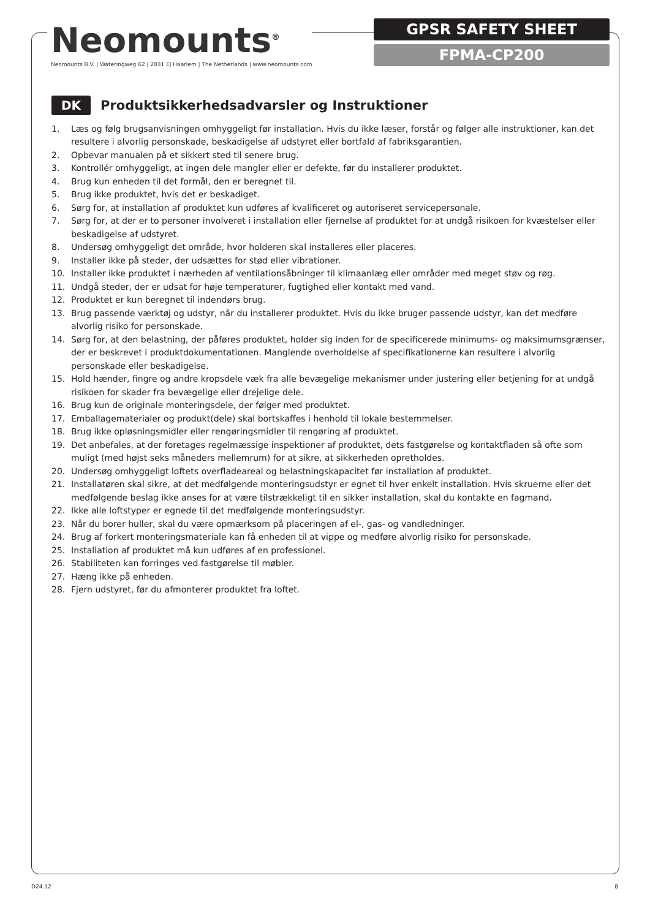Neomounts<sup>®</sup>
Neomounts B.V. | Wateringweg 62 | 2031 EJ Haarlem | The Netherlands | www.neomounts.com
GPSR SAFETY SHEET
FPMA-CP200
DK
Produktsikkerhedsadvarsler og Instruktioner
1. Læs og følg brugsanvisningen omhyggeligt før installation. Hvis du ikke læser, forstår og følger alle instruktioner, kan det resultere i alvorlig personskade, beskadigelse af udstyret eller bortfald af fabriksgarantien.
2. Opbevar manualen på et sikkert sted til senere brug.
3. Kontrollér omhyggeligt, at ingen dele mangler eller er defekte, før du installerer produktet.
4. Brug kun enheden til det formål, den er beregnet til.
5. Brug ikke produktet, hvis det er beskadiget.
6. Sørg for, at installation af produktet kun udføres af kvalificeret og autoriseret servicepersonale.
7. Sørg for, at der er to personer involveret i installation eller fjernelse af produktet for at undgå risikoen for kvæstelser eller beskadigelse af udstyret.
8. Undersøg omhyggeligt det område, hvor holderen skal installeres eller placeres.
9. Installer ikke på steder, der udsættes for stød eller vibrationer.
10. Installer ikke produktet i nærheden af ventilationsåbninger til klimaanlæg eller områder med meget støv og røg.
11. Undgå steder, der er udsat for høje temperaturer, fugtighed eller kontakt med vand.
12. Produktet er kun beregnet til indendørs brug.
13. Brug passende værktøj og udstyr, når du installerer produktet. Hvis du ikke bruger passende udstyr, kan det medføre alvorlig risiko for personskade.
14. Sørg for, at den belastning, der påføres produktet, holder sig inden for de specificerede minimums- og maksimumsgrænser, der er beskrevet i produktdokumentationen. Manglende overholdelse af specifikationerne kan resultere i alvorlig personskade eller beskadigelse.
15. Hold hænder, fingre og andre kropsdele væk fra alle bevægelige mekanismer under justering eller betjening for at undgå risikoen for skader fra bevægelige eller drejelige dele.
16. Brug kun de originale monteringsdele, der følger med produktet.
17. Emballagematerialer og produkt(dele) skal bortskaffes i henhold til lokale bestemmelser.
18. Brug ikke opløsningsmidler eller rengøringsmidler til rengøring af produktet.
19. Det anbefales, at der foretages regelmæssige inspektioner af produktet, dets fastgørelse og kontaktfladen så ofte som muligt (med højst seks måneders mellemrum) for at sikre, at sikkerheden opretholdes.
20. Undersøg omhyggeligt loftets overfladeareal og belastningskapacitet før installation af produktet.
21. Installatøren skal sikre, at det medfølgende monteringsudstyr er egnet til hver enkelt installation. Hvis skruerne eller det medfølgende beslag ikke anses for at være tilstrækkeligt til en sikker installation, skal du kontakte en fagmand.
22. Ikke alle loftstyper er egnede til det medfølgende monteringsudstyr.
23. Når du borer huller, skal du være opmærksom på placeringen af el-, gas- og vandledninger.
24. Brug af forkert monteringsmateriale kan få enheden til at vippe og medføre alvorlig risiko for personskade.
25. Installation af produktet må kun udføres af en professionel.
26. Stabiliteten kan forringes ved fastgørelse til møbler.
27. Hæng ikke på enheden.
28. Fjern udstyret, før du afmonterer produktet fra loftet.
D24.12 8